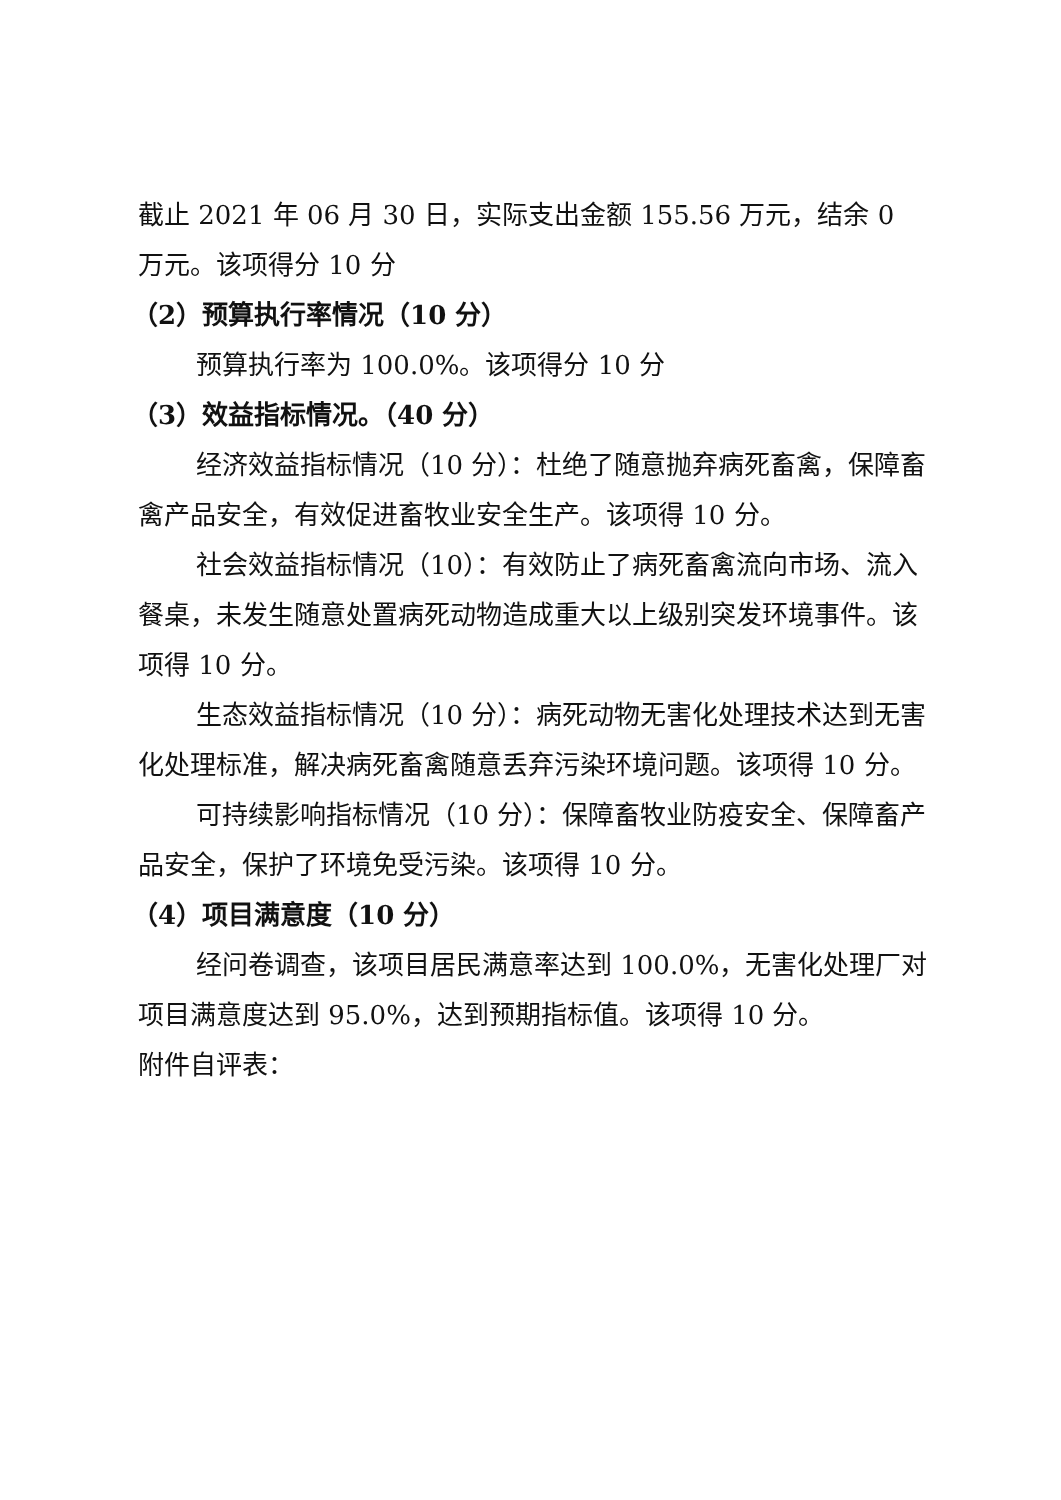截止 2021 年 06 月 30 日，实际支出金额 155.56 万元，结余 0 万元。该项得分 10 分
（2）预算执行率情况（10 分）
预算执行率为 100.0%。该项得分 10 分
（3）效益指标情况。（40 分）
经济效益指标情况（10 分）：杜绝了随意抛弃病死畜禽，保障畜禽产品安全，有效促进畜牧业安全生产。该项得 10 分。
社会效益指标情况（10）：有效防止了病死畜禽流向市场、流入餐桌，未发生随意处置病死动物造成重大以上级别突发环境事件。该项得 10 分。
生态效益指标情况（10 分）：病死动物无害化处理技术达到无害化处理标准，解决病死畜禽随意丢弃污染环境问题。该项得 10 分。
可持续影响指标情况（10 分）：保障畜牧业防疫安全、保障畜产品安全，保护了环境免受污染。该项得 10 分。
（4）项目满意度（10 分）
经问卷调查，该项目居民满意率达到 100.0%，无害化处理厂对项目满意度达到 95.0%，达到预期指标值。该项得 10 分。
附件自评表：